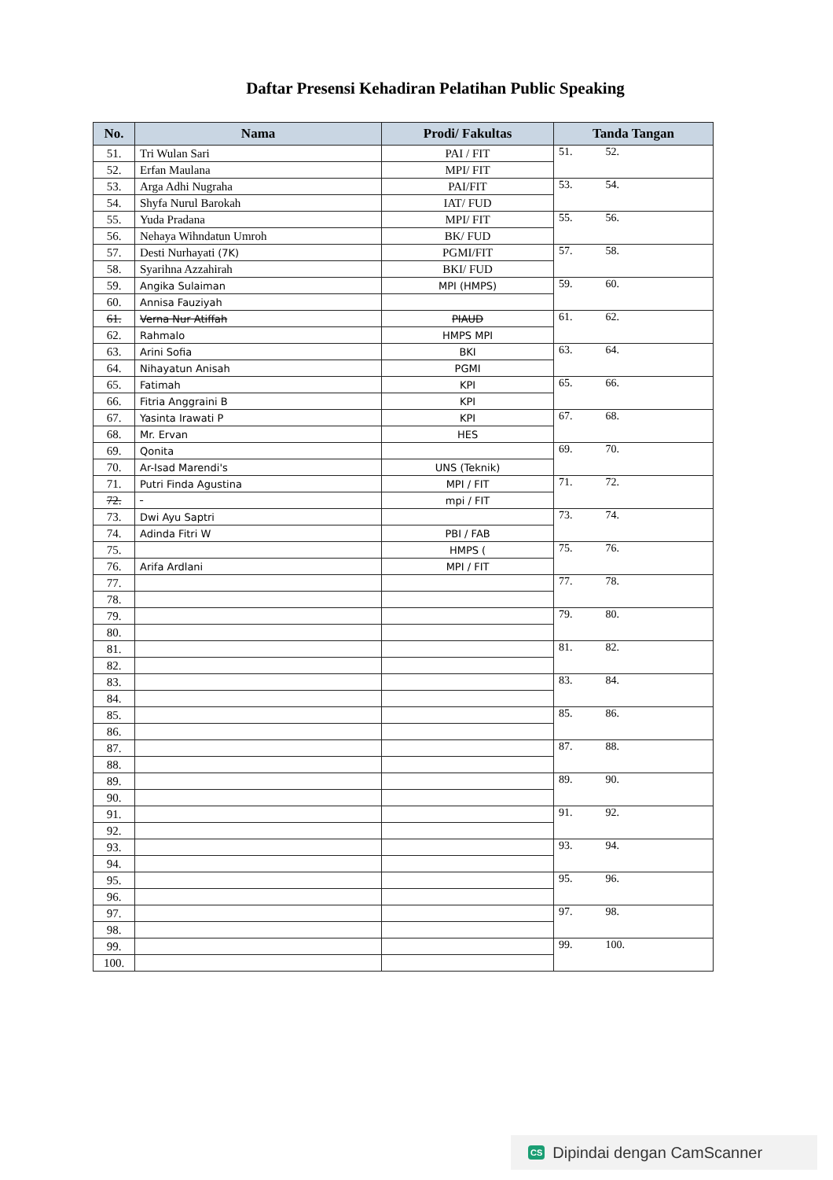Daftar Presensi Kehadiran Pelatihan Public Speaking
| No. | Nama | Prodi/ Fakultas | Tanda Tangan |
| --- | --- | --- | --- |
| 51. | Tri Wulan Sari | PAI / FIT | 51. 52. |
| 52. | Erfan Maulana | MPI/ FIT | |
| 53. | Arga Adhi Nugraha | PAI/FIT | 53. 54. |
| 54. | Shyfa Nurul Barokah | IAT/ FUD | |
| 55. | Yuda Pradana | MPI/ FIT | 55. 56. |
| 56. | Nehaya Wihndatun Umroh | BK/ FUD | |
| 57. | Desti Nurhayati (7K) | PGMI/FIT | 57. 58. |
| 58. | Syarihna Azzahirah | BKI/ FUD | |
| 59. | Angika Sulaiman | MPI (HMPS) | 59. 60. |
| 60. | Annisa Fauziyah | | |
| 61. | Verna Nur Atiffah | PIAUD | 61. 62. |
| 62. | Rahmalo | HMPS MPI | |
| 63. | Arini Sofia | BKI | 63. 64. |
| 64. | Nihayatun Anisah | PGMI | |
| 65. | Fatimah | KPI | 65. 66. |
| 66. | Fitria Anggraini B | KPI | |
| 67. | Yasinta Irawati P | KPI | 67. 68. |
| 68. | Mr. Ervan | HES | |
| 69. | Qonita | | 69. 70. |
| 70. | Ar-Isad Marendi's | UNS (Teknik) | |
| 71. | Putri Finda Agustina | MPI / FIT | 71. 72. |
| 72. | | mpi / FIT | |
| 73. | Dwi Ayu Saptri | | 73. 74. |
| 74. | Adinda Fitri W | PBI / FAB | |
| 75. | | HMPS ( | 75. 76. |
| 76. | Arifa Ardlani | MPI / FIT | |
| 77. | | | 77. 78. |
| 78. | | | |
| 79. | | | 79. 80. |
| 80. | | | |
| 81. | | | 81. 82. |
| 82. | | | |
| 83. | | | 83. 84. |
| 84. | | | |
| 85. | | | 85. 86. |
| 86. | | | |
| 87. | | | 87. 88. |
| 88. | | | |
| 89. | | | 89. 90. |
| 90. | | | |
| 91. | | | 91. 92. |
| 92. | | | |
| 93. | | | 93. 94. |
| 94. | | | |
| 95. | | | 95. 96. |
| 96. | | | |
| 97. | | | 97. 98. |
| 98. | | | |
| 99. | | | 99. 100. |
| 100. | | | |
CS Dipindai dengan CamScanner